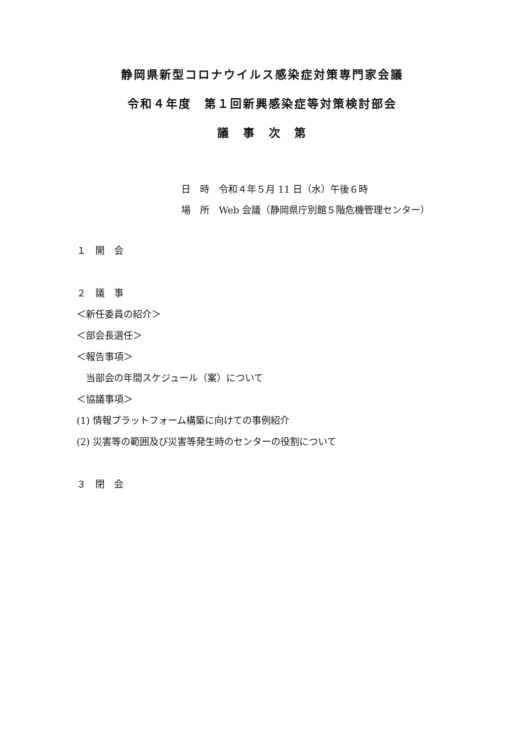静岡県新型コロナウイルス感染症対策専門家会議
令和４年度　第１回新興感染症等対策検討部会
議　事　次　第
日　時　令和４年５月 11 日（水）午後６時
場　所　Web 会議（静岡県庁別館５階危機管理センター）
１　開　会
２　議　事
＜新任委員の紹介＞
＜部会長選任＞
＜報告事項＞
　当部会の年間スケジュール（案）について
＜協議事項＞
(1) 情報プラットフォーム構築に向けての事例紹介
(2) 災害等の範囲及び災害等発生時のセンターの役割について
３　閉　会